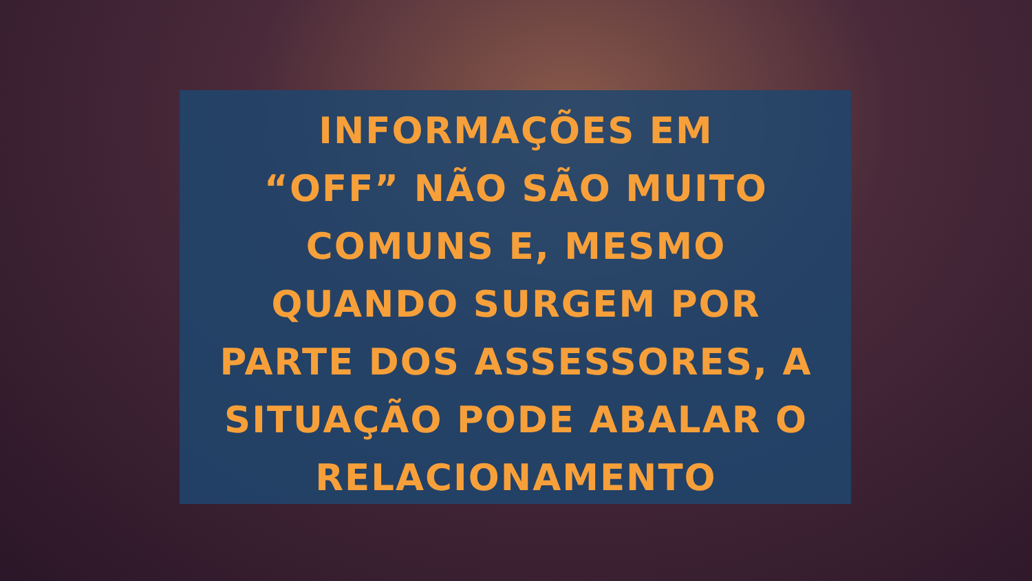INFORMAÇÕES EM
“OFF” NÃO SÃO MUITO
COMUNS E, MESMO
QUANDO SURGEM POR
PARTE DOS ASSESSORES, A
SITUAÇÃO PODE ABALAR O
RELACIONAMENTO